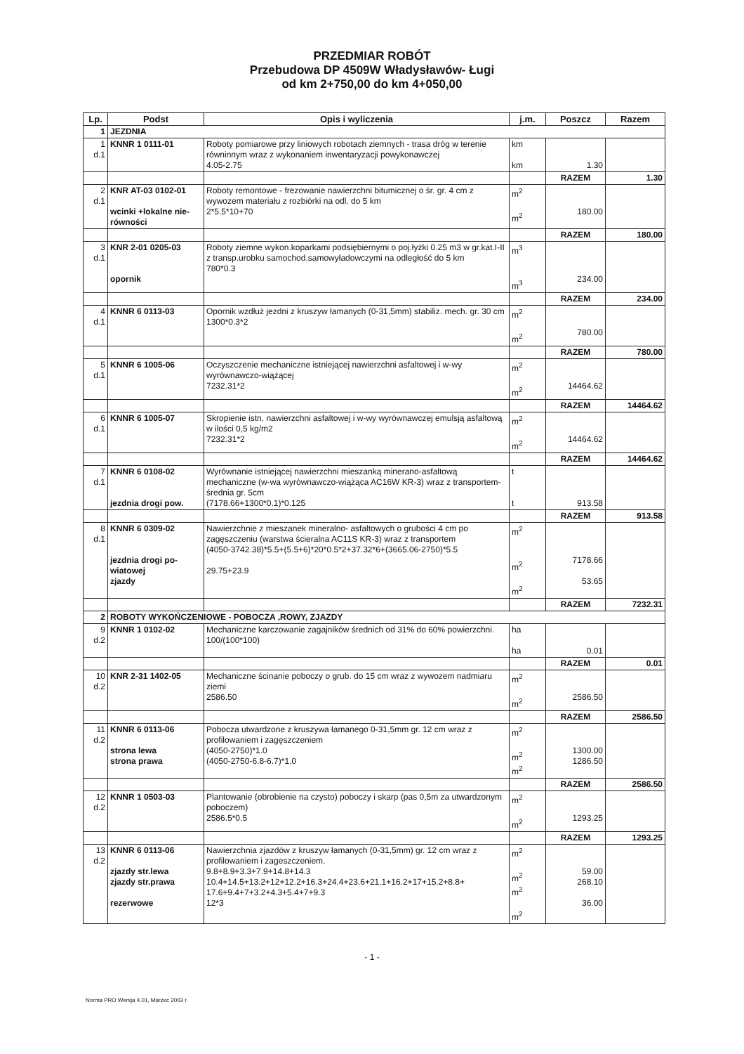PRZEDMIAR ROBÓT
Przebudowa DP 4509W Władysławów- Ługi
od km 2+750,00 do km 4+050,00
| Lp. | Podst | Opis i wyliczenia | j.m. | Poszcz | Razem |
| --- | --- | --- | --- | --- | --- |
| 1 | JEZDNIA | | | | |
| 1 d.1 | KNNR 1 0111-01 | Roboty pomiarowe przy liniowych robotach ziemnych - trasa dróg w terenie równinnym wraz z wykonaniem inwentaryzacji powykonawczej 4.05-2.75 | km km | 1.30 | |
| | | | | RAZEM | 1.30 |
| 2 d.1 | KNR AT-03 0102-01 wcinki +lokalne nie-równości | Roboty remontowe - frezowanie nawierzchni bitumicznej o śr. gr. 4 cm z wywozem materiału z rozbiórki na odl. do 5 km 2*5.5*10+70 | m<sup>2</sup> m<sup>2</sup> | 180.00 | |
| | | | | RAZEM | 180.00 |
| 3 d.1 | KNR 2-01 0205-03 opornik | Roboty ziemne wykon.koparkami podsiębiernymi o poj.łyżki 0.25 m3 w gr.kat.I-II z transp.urobku samochod.samowyładowczymi na odległość do 5 km 780*0.3 | m<sup>3</sup> m<sup>3</sup> | 234.00 | |
| | | | | RAZEM | 234.00 |
| 4 d.1 | KNNR 6 0113-03 | Opornik wzdłuż jezdni z kruszyw łamanych (0-31,5mm) stabiliz. mech. gr. 30 cm 1300*0.3*2 | m<sup>2</sup> m<sup>2</sup> | 780.00 | |
| | | | | RAZEM | 780.00 |
| 5 d.1 | KNNR 6 1005-06 | Oczyszczenie mechaniczne istniejącej nawierzchni asfaltowej i w-wy wyrównawczo-wiążącej 7232.31*2 | m<sup>2</sup> m<sup>2</sup> | 14464.62 | |
| | | | | RAZEM | 14464.62 |
| 6 d.1 | KNNR 6 1005-07 | Skropienie istn. nawierzchni asfaltowej i w-wy wyrównawczej emulsją asfaltową w ilości 0,5 kg/m2 7232.31*2 | m<sup>2</sup> m<sup>2</sup> | 14464.62 | |
| | | | | RAZEM | 14464.62 |
| 7 d.1 | KNNR 6 0108-02 jezdnia drogi pow. | Wyrównanie istniejącej nawierzchni mieszanką minerano-asfaltową mechaniczne (w-wa wyrównawczo-wiążąca AC16W KR-3) wraz z transportem- średnia gr. 5cm (7178.66+1300*0.1)*0.125 | t t | 913.58 | |
| | | | | RAZEM | 913.58 |
| 8 d.1 | KNNR 6 0309-02 jezdnia drogi po-wiatowej zjazdy | Nawierzchnie z mieszanek mineralno- asfaltowych o grubości 4 cm po zagęszczeniu (warstwa ścieralna AC11S KR-3) wraz z transportem (4050-3742.38)*5.5+(5.5+6)*20*0.5*2+37.32*6+(3665.06-2750)*5.5 29.75+23.9 | m<sup>2</sup> m<sup>2</sup> m<sup>2</sup> | 7178.66 53.65 | |
| | | | | RAZEM | 7232.31 |
| 2 | ROBOTY WYKOŃCZENIOWE - POBOCZA ,ROWY, ZJAZDY | | | | |
| 9 d.2 | KNNR 1 0102-02 | Mechaniczne karczowanie zagajników średnich od 31% do 60% powierzchni. 100/(100*100) | ha ha | 0.01 | |
| | | | | RAZEM | 0.01 |
| 10 d.2 | KNR 2-31 1402-05 | Mechaniczne ścinanie poboczy o grub. do 15 cm wraz z wywozem nadmiaru ziemi 2586.50 | m<sup>2</sup> m<sup>2</sup> | 2586.50 | |
| | | | | RAZEM | 2586.50 |
| 11 d.2 | KNNR 6 0113-06 strona lewa strona prawa | Pobocza utwardzone z kruszywa łamanego 0-31,5mm gr. 12 cm wraz z profilowaniem i zagęszczeniem (4050-2750)*1.0 (4050-2750-6.8-6.7)*1.0 | m<sup>2</sup> m<sup>2</sup> m<sup>2</sup> | 1300.00 1286.50 | |
| | | | | RAZEM | 2586.50 |
| 12 d.2 | KNNR 1 0503-03 | Plantowanie (obrobienie na czysto) poboczy i skarp (pas 0,5m za utwardzonym poboczem) 2586.5*0.5 | m<sup>2</sup> m<sup>2</sup> | 1293.25 | |
| | | | | RAZEM | 1293.25 |
| 13 d.2 | KNNR 6 0113-06 zjazdy str.lewa zjazdy str.prawa rezerwowe | Nawierzchnia zjazdów z kruszyw łamanych (0-31,5mm) gr. 12 cm wraz z profilowaniem i zageszczeniem. 9.8+8.9+3.3+7.9+14.8+14.3 10.4+14.5+13.2+12+12.2+16.3+24.4+23.6+21.1+16.2+17+15.2+8.8+ 17.6+9.4+7+3.2+4.3+5.4+7+9.3 12*3 | m<sup>2</sup> m<sup>2</sup> m<sup>2</sup> m<sup>2</sup> | 59.00 268.10 36.00 | |
- 1 -
Norma PRO Wersja 4.01, Marzec 2003 r.